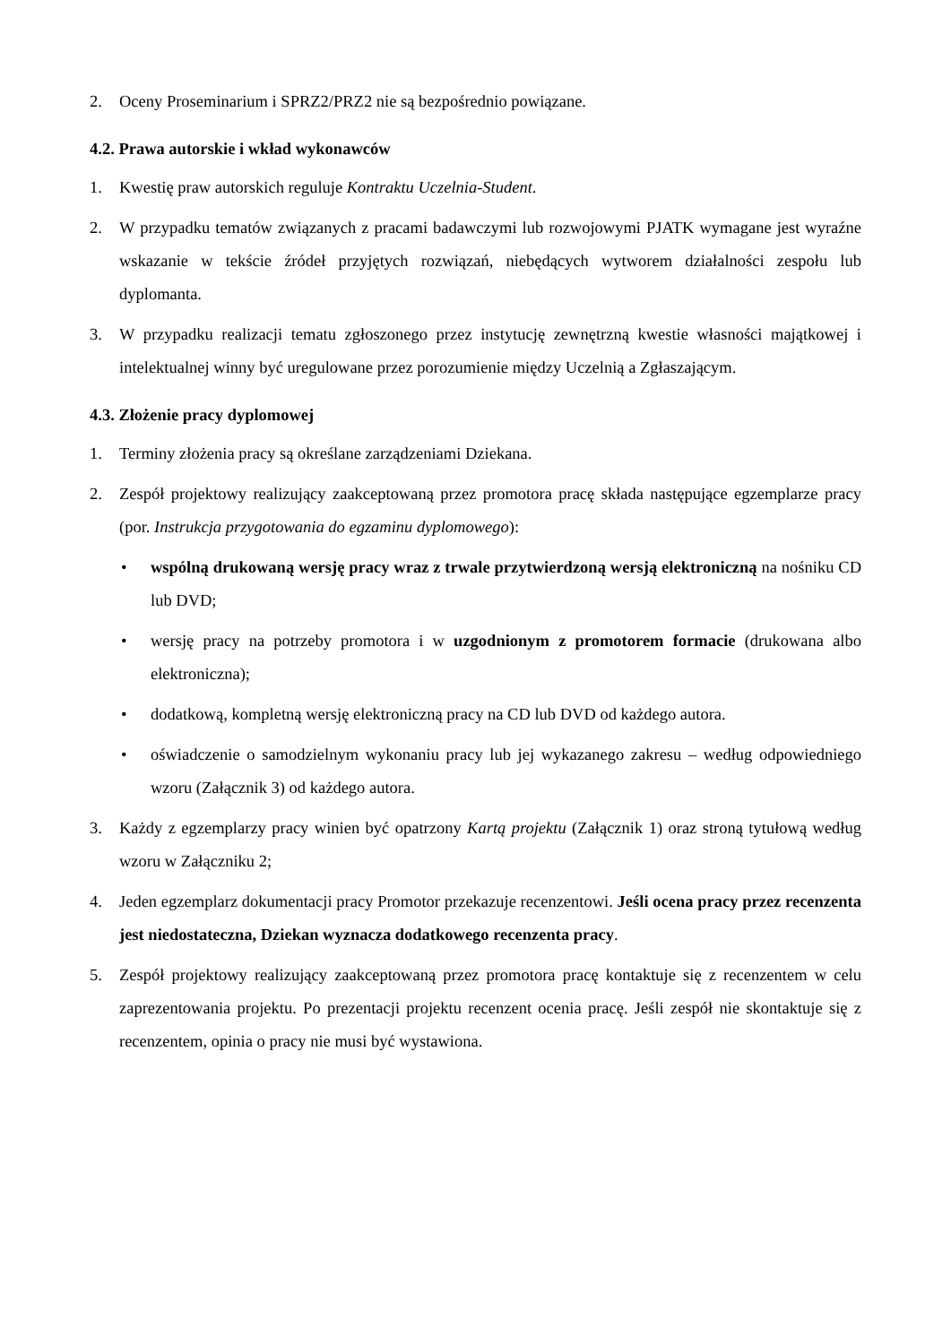2. Oceny Proseminarium i SPRZ2/PRZ2 nie są bezpośrednio powiązane.
4.2. Prawa autorskie i wkład wykonawców
1. Kwestię praw autorskich reguluje Kontraktu Uczelnia-Student.
2. W przypadku tematów związanych z pracami badawczymi lub rozwojowymi PJATK wymagane jest wyraźne wskazanie w tekście źródeł przyjętych rozwiązań, niebędących wytworem działalności zespołu lub dyplomanta.
3. W przypadku realizacji tematu zgłoszonego przez instytucję zewnętrzną kwestie własności majątkowej i intelektualnej winny być uregulowane przez porozumienie między Uczelnią a Zgłaszającym.
4.3. Złożenie pracy dyplomowej
1. Terminy złożenia pracy są określane zarządzeniami Dziekana.
2. Zespół projektowy realizujący zaakceptowaną przez promotora pracę składa następujące egzemplarze pracy (por. Instrukcja przygotowania do egzaminu dyplomowego):
• wspólną drukowaną wersję pracy wraz z trwale przytwierdzoną wersją elektroniczną na nośniku CD lub DVD;
• wersję pracy na potrzeby promotora i w uzgodnionym z promotorem formacie (drukowana albo elektroniczna);
• dodatkową, kompletną wersję elektroniczną pracy na CD lub DVD od każdego autora.
• oświadczenie o samodzielnym wykonaniu pracy lub jej wykazanego zakresu – według odpowiedniego wzoru (Załącznik 3) od każdego autora.
3. Każdy z egzemplarzy pracy winien być opatrzony Kartą projektu (Załącznik 1) oraz stroną tytułową według wzoru w Załączniku 2;
4. Jeden egzemplarz dokumentacji pracy Promotor przekazuje recenzentowi. Jeśli ocena pracy przez recenzenta jest niedostateczna, Dziekan wyznacza dodatkowego recenzenta pracy.
5. Zespół projektowy realizujący zaakceptowaną przez promotora pracę kontaktuje się z recenzentem w celu zaprezentowania projektu. Po prezentacji projektu recenzent ocenia pracę. Jeśli zespół nie skontaktuje się z recenzentem, opinia o pracy nie musi być wystawiona.